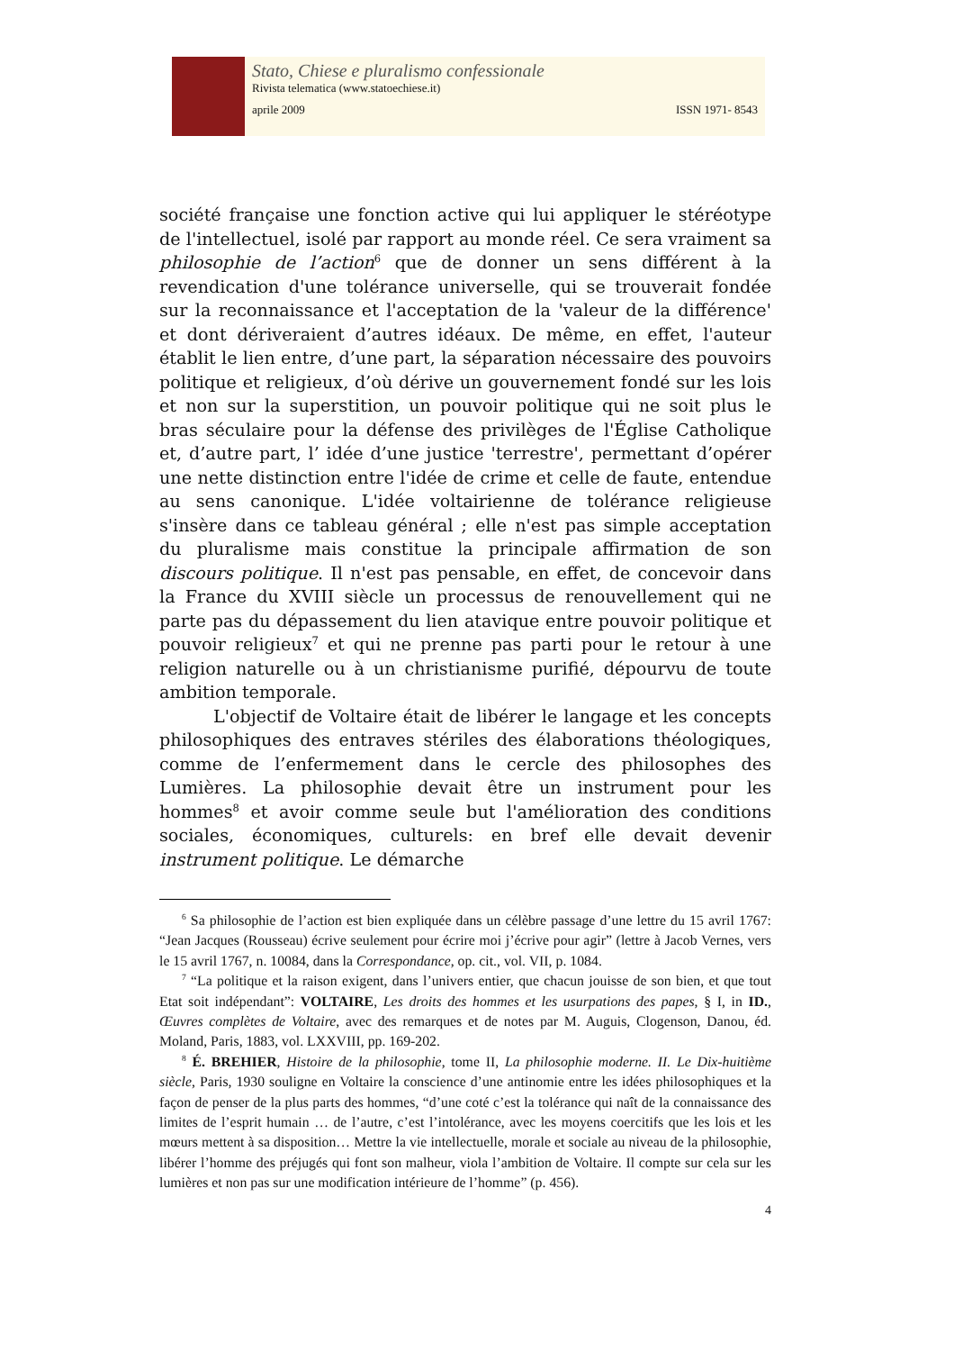Stato, Chiese e pluralismo confessionale
Rivista telematica (www.statoechiese.it)
aprile 2009 ISSN 1971- 8543
société française une fonction active qui lui appliquer le stéréotype de l'intellectuel, isolé par rapport au monde réel. Ce sera vraiment sa philosophie de l’action<sup>6</sup> que de donner un sens différent à la revendication d'une tolérance universelle, qui se trouverait fondée sur la reconnaissance et l'acceptation de la 'valeur de la différence' et dont dériveraient d’autres idéaux. De même, en effet, l'auteur établit le lien entre, d’une part, la séparation nécessaire des pouvoirs politique et religieux, d’où dérive un gouvernement fondé sur les lois et non sur la superstition, un pouvoir politique qui ne soit plus le bras séculaire pour la défense des privilèges de l'Église Catholique et, d’autre part, l’ idée d’une justice 'terrestre', permettant d’opérer une nette distinction entre l'idée de crime et celle de faute, entendue au sens canonique. L'idée voltairienne de tolérance religieuse s'insère dans ce tableau général ; elle n'est pas simple acceptation du pluralisme mais constitue la principale affirmation de son discours politique. Il n'est pas pensable, en effet, de concevoir dans la France du XVIII siècle un processus de renouvellement qui ne parte pas du dépassement du lien atavique entre pouvoir politique et pouvoir religieux<sup>7</sup> et qui ne prenne pas parti pour le retour à une religion naturelle ou à un christianisme purifié, dépourvu de toute ambition temporale.
L'objectif de Voltaire était de libérer le langage et les concepts philosophiques des entraves stériles des élaborations théologiques, comme de l’enfermement dans le cercle des philosophes des Lumières. La philosophie devait être un instrument pour les hommes<sup>8</sup> et avoir comme seule but l'amélioration des conditions sociales, économiques, culturels: en bref elle devait devenir instrument politique. Le démarche
<sup>6</sup> Sa philosophie de l’action est bien expliquée dans un célèbre passage d’une lettre du 15 avril 1767: “Jean Jacques (Rousseau) écrive seulement pour écrire moi j’écrive pour agir” (lettre à Jacob Vernes, vers le 15 avril 1767, n. 10084, dans la Correspondance, op. cit., vol. VII, p. 1084.
<sup>7</sup> “La politique et la raison exigent, dans l’univers entier, que chacun jouisse de son bien, et que tout Etat soit indépendant”: VOLTAIRE, Les droits des hommes et les usurpations des papes, § I, in ID., Œuvres complètes de Voltaire, avec des remarques et de notes par M. Auguis, Clogenson, Danou, éd. Moland, Paris, 1883, vol. LXXVIII, pp. 169-202.
<sup>8</sup> É. BREHIER, Histoire de la philosophie, tome II, La philosophie moderne. II. Le Dix-huitième siècle, Paris, 1930 souligne en Voltaire la conscience d’une antinomie entre les idées philosophiques et la façon de penser de la plus parts des hommes, “d’une coté c’est la tolérance qui naît de la connaissance des limites de l’esprit humain … de l’autre, c’est l’intolérance, avec les moyens coercitifs que les lois et les mœurs mettent à sa disposition… Mettre la vie intellectuelle, morale et sociale au niveau de la philosophie, libérer l’homme des préjugés qui font son malheur, viola l’ambition de Voltaire. Il compte sur cela sur les lumières et non pas sur une modification intérieure de l’homme” (p. 456).
4